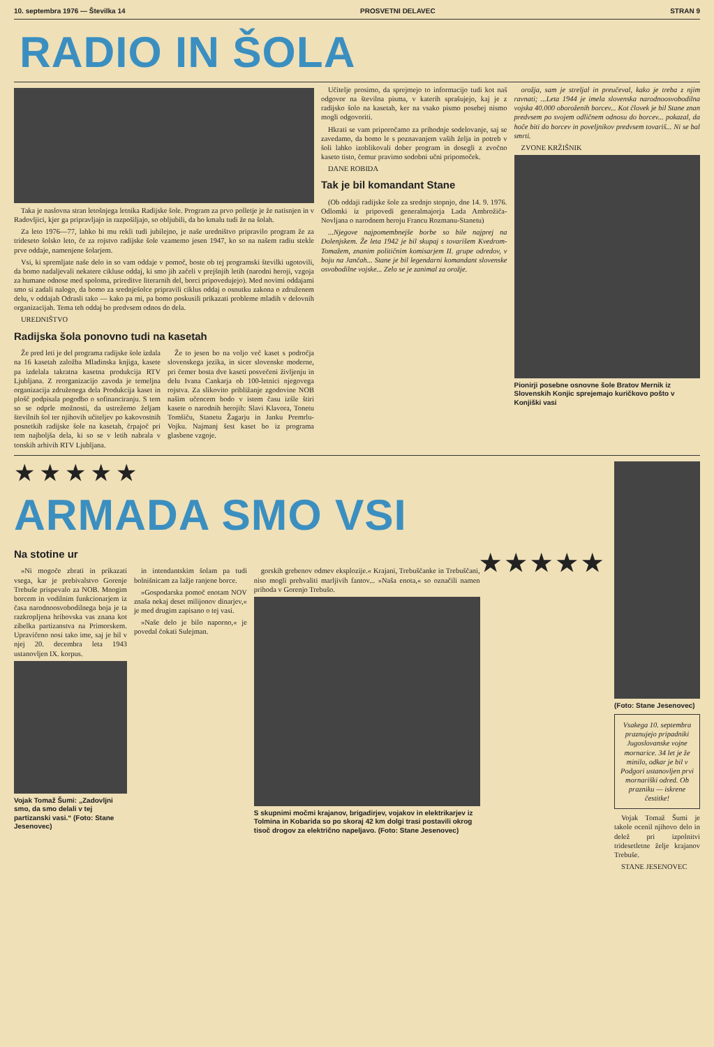10. septembra 1976 — Številka 14 PROSVETNI DELAVEC STRAN 9
RADIO IN ŠOLA
Taka je naslovna stran letošnjega letnika Radijske šole. Program za prvo polletje je že natisnjen in v Radovljici, kjer ga pripravljajo in razpošiljajo, so obljubili, da bo kmalu tudi že na šolah.
Za leto 1976—77, lahko bi mu rekli tudi jubilejno, je naše uredništvo pripravilo program že za trideseto šolsko leto, če za rojstvo radijske šole vzamemo jesen 1947, ko so na našem radiu stekle prve oddaje, namenjene šolarjem.
Vsi, ki spremljate naše delo in so vam oddaje v pomoč, boste ob tej programski številki ugotovili, da bomo nadaljevali nekatere cikluse oddaj, ki smo jih začeli v prejšnjih letih (narodni heroji, vzgoja za humane odnose med spoloma, prireditve literarnih del, borci pripovedujejo). Med novimi oddajami smo si zadali nalogo, da bomo za srednješolce pripravili ciklus oddaj o osnutku zakona o združenem delu, v oddajah Odrasli tako — kako pa mi, pa bomo poskusili prikazati probleme mladih v delovnih organizacijah. Tema teh oddaj bo predvsem odnos do dela.
UREDNIŠTVO
Radijska šola ponovno tudi na kasetah
Že pred leti je del programa radijske šole izdala na 16 kasetah založba Mladinska knjiga, kasete pa izdelala takratna kasetna produkcija RTV Ljubljana. Z reorganizacijo zavoda je temeljna organizacija združenega dela Produkcija kaset in plošč podpisala pogodbo o sofinanciranju. S tem so se odprle možnosti, da ustrežemo željam številnih šol ter njihovih učiteljev po kakovostnih posnetkih radijske šole na kasetah, črpajoč pri tem najboljša dela, ki so se v letih nabrala v tonskih arhivih RTV Ljubljana.
Že to jesen bo na voljo več kaset s področja slovenskega jezika, in sicer slovenske moderne, pri čemer bosta dve kaseti posvečeni življenju in delu Ivana Cankarja ob 100-letnici njegovega rojstva. Za slikovito približanje zgodovine NOB našim učencem bodo v istem času izšle štiri kasete o narodnih herojih: Slavi Klavora, Tonetu Tomšiču, Stanetu Žagarju in Janku Premrlu-Vojku. Najmanj šest kaset bo iz programa glasbene vzgoje.
Učitelje prosimo, da sprejmejo to informacijo tudi kot naš odgovor na številna pisma, v katerih sprašujejo, kaj je z radijsko šolo na kasetah, ker na vsako pismo posebej nismo mogli odgovoriti.
Hkrati se vam priporočamo za prihodnje sodelovanje, saj se zavedamo, da bomo le s poznavanjem vaših želja in potreb v šoli lahko izoblikovali dober program in dosegli z zvočno kaseto tisto, čemur pravimo sodobni učni pripomoček.
DANE ROBIDA
Tak je bil komandant Stane
(Ob oddaji radijske šole za srednjo stopnjo, dne 14. 9. 1976. Odlomki iz pripovedi generalmajorja Lada Ambrožiča-Novljana o narodnem heroju Francu Rozmanu-Stanetu)
...Njegove najpomembnejše borbe so bile najprej na Dolenjskem. Že leta 1942 je bil skupaj s tovarišem Kvedrom-Tomažem, znanim političnim komisarjem II. grupe odredov, v boju na Jančah... Stane je bil legendarni komandant slovenske osvobodilne vojske... Zelo se je zanimal za orožje.
orožja, sam je streljal in preučeval, kako je treba z njim ravnati; ...Leta 1944 je imela slovenska narodnoosvobodilna vojska 40.000 oboroženih borcev... Kot človek je bil Stane znan predvsem po svojem odličnem odnosu do borcev... pokazal, da hoče biti do borcev in poveljnikov predvsem tovariš... Ni se bal smrti.
ZVONE KRŽIŠNIK
Pionirji posebne osnovne šole Bratov Mernik iz Slovenskih Konjic sprejemajo kuričkovo pošto v Konjiški vasi
★★★★★
ARMADA SMO VSI
Na stotine ur ★★★★★
»Ni mogoče zbrati in prikazati vsega, kar je prebivalstvo Gorenje Trebuše prispevalo za NOB. Mnogim borcem in vodilnim funkcionarjem iz časa narodnoosvobodilnega boja je ta razkropljena hribovska vas znana kot zibelka partizanstva na Primorskem. Upravičeno nosi tako ime, saj je bil v njej 20. decembra leta 1943 ustanovljen IX. korpus.
Vojak Tomaž Šumi: „Zadovljni smo, da smo delali v tej partizanski vasi.“ (Foto: Stane Jesenovec)
in intendantskim šolam pa tudi bolnišnicam za lažje ranjene borce.
»Gospodarska pomoč enotam NOV znaša nekaj deset milijonov dinarjev,« je med drugim zapisano o tej vasi.
»Naše delo je bilo naporno,« je povedal čokati Sulejman.
gorskih grebenov odmev eksplozije.« Krajani, Trebuščanke in Trebuščani, niso mogli prehvaliti marljivih fantov... »Naša enota,« so označili namen prihoda v Gorenjo Trebušo.
S skupnimi močmi krajanov, brigadirjev, vojakov in elektrikarjev iz Tolmina in Kobarida so po skoraj 42 km dolgi trasi postavili okrog tisoč drogov za električno napeljavo. (Foto: Stane Jesenovec)
(Foto: Stane Jesenovec)
Vsakega 10. septembra praznujejo pripadniki Jugoslovanske vojne mornarice. 34 let je že minilo, odkar je bil v Podgori ustanovljen prvi mornariški odred. Ob prazniku — iskrene čestitke!
Vojak Tomaž Šumi je takole ocenil njihovo delo in delež pri izpolnitvi tridesetletne želje krajanov Trebuše.
STANE JESENOVEC